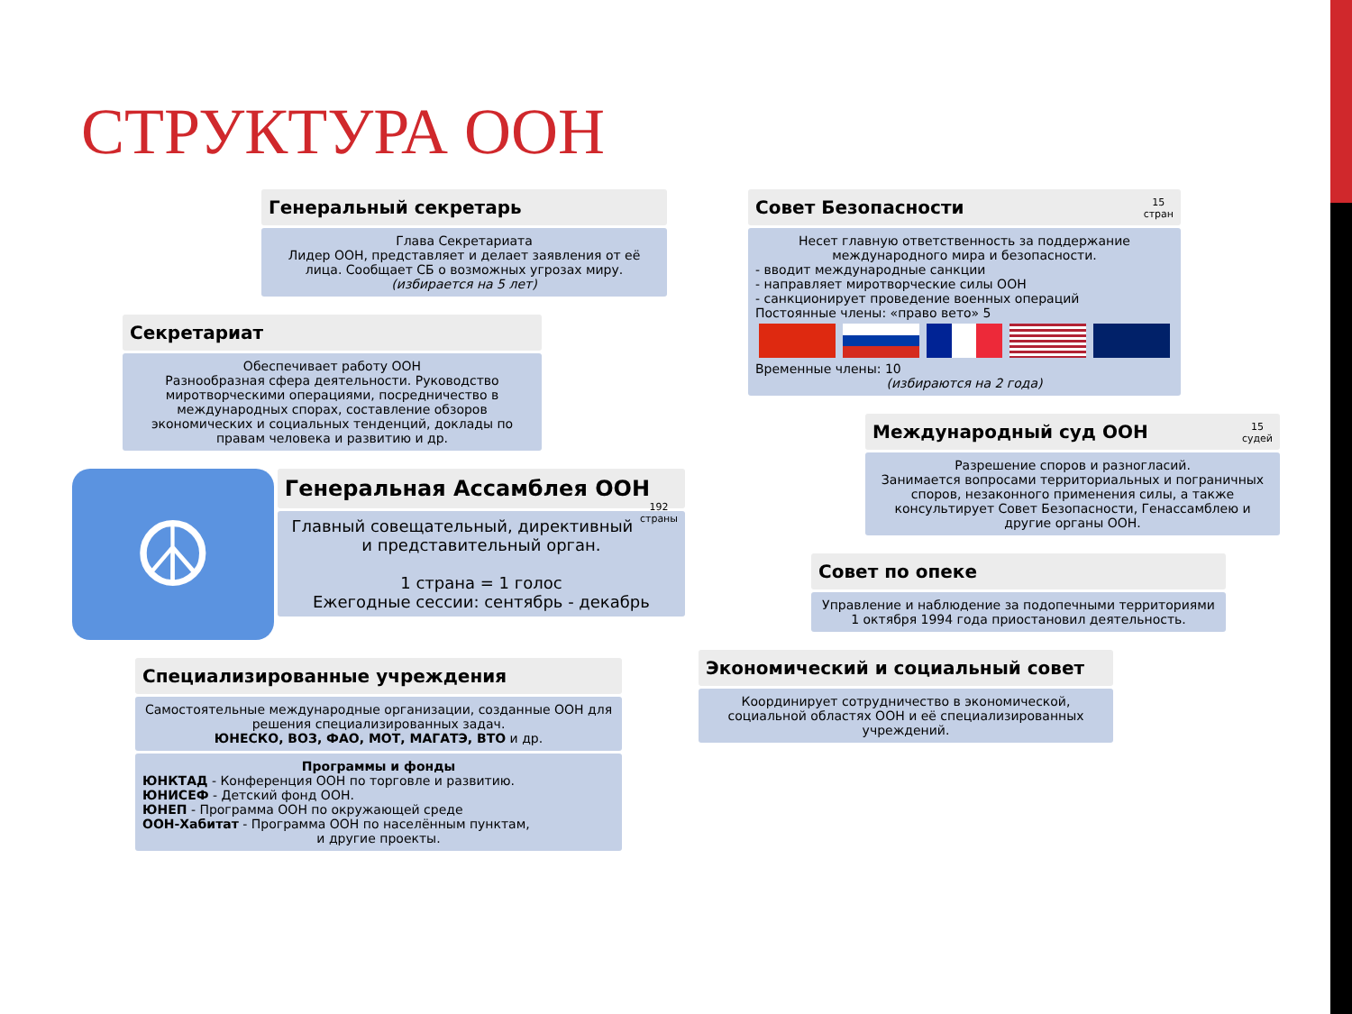СТРУКТУРА ООН
Генеральный секретарь
Глава Секретариата
Лидер ООН, представляет и делает заявления от её лица. Сообщает СБ о возможных угрозах миру.
(избирается на 5 лет)
Секретариат
Обеспечивает работу ООН
Разнообразная сфера деятельности. Руководство миротворческими операциями, посредничество в международных спорах, составление обзоров экономических и социальных тенденций, доклады по правам человека и развитию и др.
☮
Генеральная Ассамблея ООН 192
страны
Главный совещательный, директивный и представительный орган.
1 страна = 1 голос
Ежегодные сессии: сентябрь - декабрь
Специализированные учреждения
Самостоятельные международные организации, созданные ООН для решения специализированных задач.
ЮНЕСКО, ВОЗ, ФАО, МОТ, МАГАТЭ, ВТО и др.
Программы и фонды
ЮНКТАД - Конференция ООН по торговле и развитию.
ЮНИСЕФ - Детский фонд ООН.
ЮНЕП - Программа ООН по окружающей среде
ООН-Хабитат - Программа ООН по населённым пунктам,
и другие проекты.
Совет Безопасности 15
стран
Несет главную ответственность за поддержание международного мира и безопасности.
- вводит международные санкции
- направляет миротворческие силы ООН
- санкционирует проведение военных операций
Постоянные члены: «право вето» 5
Временные члены: 10
(избираются на 2 года)
Международный суд ООН 15
судей
Разрешение споров и разногласий.
Занимается вопросами территориальных и пограничных споров, незаконного применения силы, а также консультирует Совет Безопасности, Генассамблею и другие органы ООН.
Совет по опеке
Управление и наблюдение за подопечными территориями
1 октября 1994 года приостановил деятельность.
Экономический и социальный совет
Координирует сотрудничество в экономической, социальной областях ООН и её специализированных учреждений.